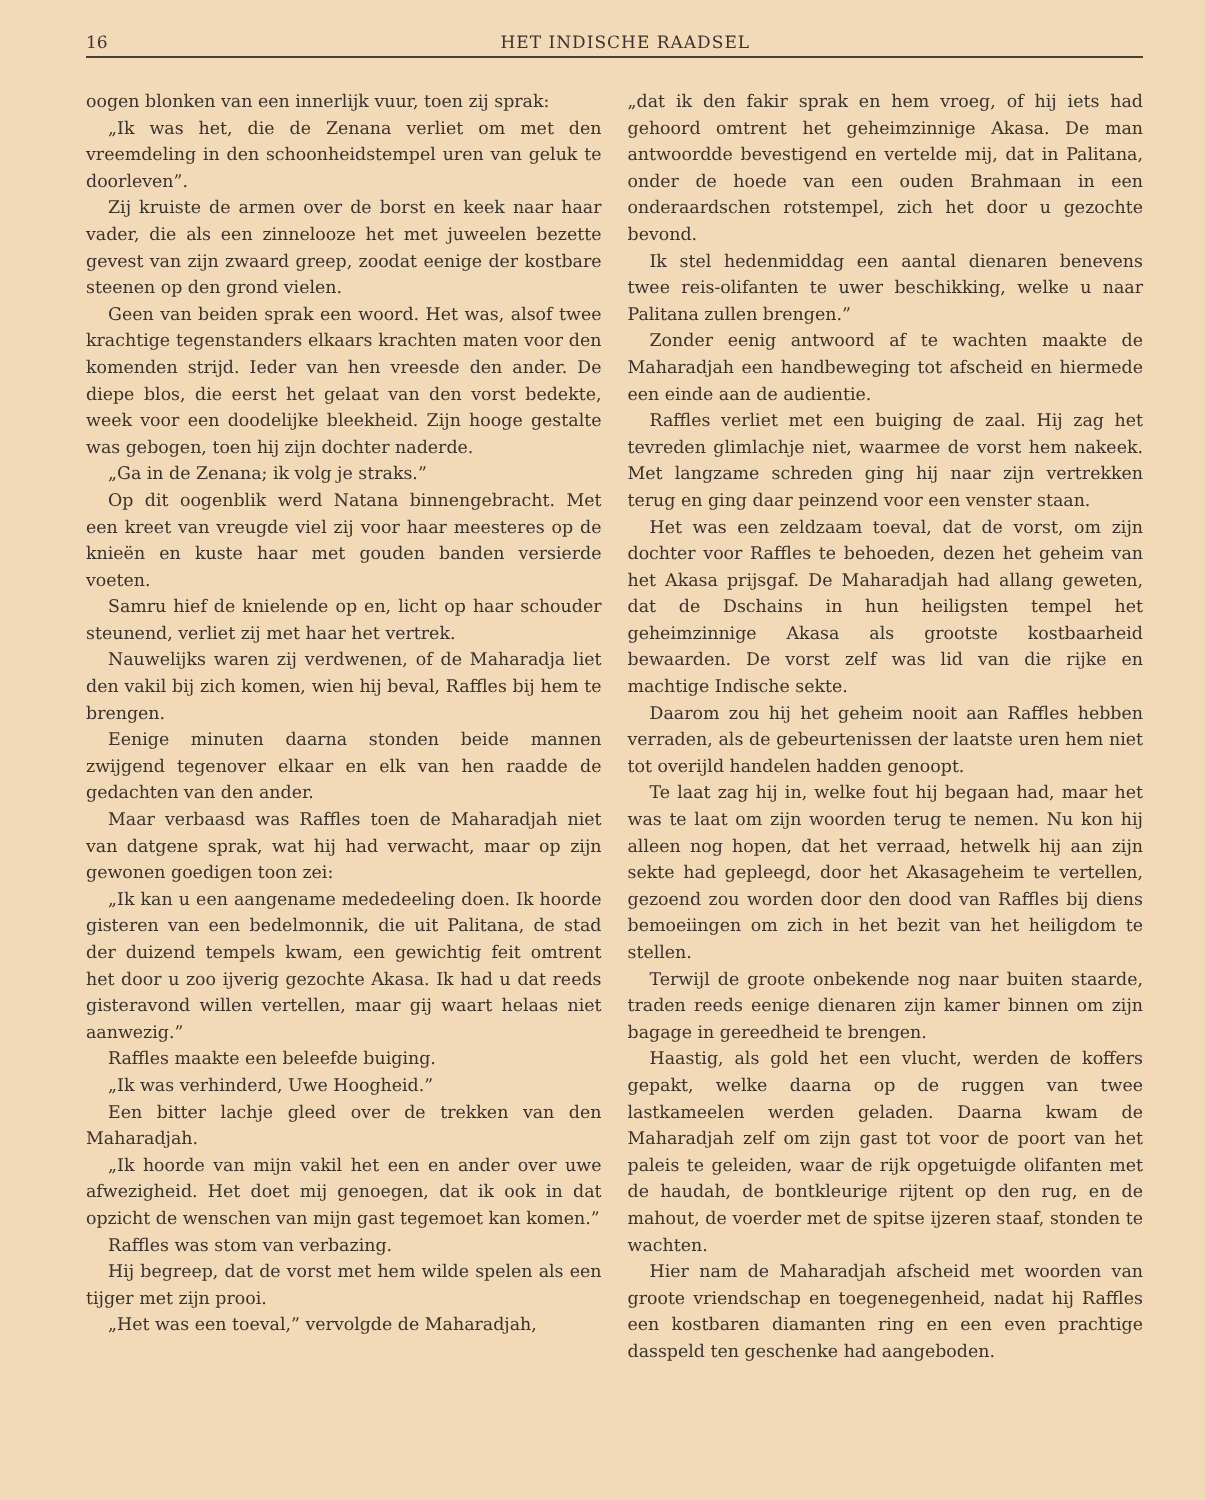16 HET INDISCHE RAADSEL
oogen blonken van een innerlijk vuur, toen zij sprak:
„Ik was het, die de Zenana verliet om met den vreemdeling in den schoonheidstempel uren van geluk te doorleven”.
Zij kruiste de armen over de borst en keek naar haar vader, die als een zinnelooze het met juweelen bezette gevest van zijn zwaard greep, zoodat eenige der kostbare steenen op den grond vielen.
Geen van beiden sprak een woord. Het was, alsof twee krachtige tegenstanders elkaars krachten maten voor den komenden strijd. Ieder van hen vreesde den ander. De diepe blos, die eerst het gelaat van den vorst bedekte, week voor een doodelijke bleekheid. Zijn hooge gestalte was gebogen, toen hij zijn dochter naderde.
„Ga in de Zenana; ik volg je straks.”
Op dit oogenblik werd Natana binnengebracht. Met een kreet van vreugde viel zij voor haar meesteres op de knieën en kuste haar met gouden banden versierde voeten.
Samru hief de knielende op en, licht op haar schouder steunend, verliet zij met haar het vertrek.
Nauwelijks waren zij verdwenen, of de Maharadja liet den vakil bij zich komen, wien hij beval, Raffles bij hem te brengen.
Eenige minuten daarna stonden beide mannen zwijgend tegenover elkaar en elk van hen raadde de gedachten van den ander.
Maar verbaasd was Raffles toen de Maharadjah niet van datgene sprak, wat hij had verwacht, maar op zijn gewonen goedigen toon zei:
„Ik kan u een aangename mededeeling doen. Ik hoorde gisteren van een bedelmonnik, die uit Palitana, de stad der duizend tempels kwam, een gewichtig feit omtrent het door u zoo ijverig gezochte Akasa. Ik had u dat reeds gisteravond willen vertellen, maar gij waart helaas niet aanwezig.”
Raffles maakte een beleefde buiging.
„Ik was verhinderd, Uwe Hoogheid.”
Een bitter lachje gleed over de trekken van den Maharadjah.
„Ik hoorde van mijn vakil het een en ander over uwe afwezigheid. Het doet mij genoegen, dat ik ook in dat opzicht de wenschen van mijn gast tegemoet kan komen.”
Raffles was stom van verbazing.
Hij begreep, dat de vorst met hem wilde spelen als een tijger met zijn prooi.
„Het was een toeval,” vervolgde de Maharadjah,
„dat ik den fakir sprak en hem vroeg, of hij iets had gehoord omtrent het geheimzinnige Akasa. De man antwoordde bevestigend en vertelde mij, dat in Palitana, onder de hoede van een ouden Brahmaan in een onderaardschen rotstempel, zich het door u gezochte bevond.
Ik stel hedenmiddag een aantal dienaren benevens twee reis-olifanten te uwer beschikking, welke u naar Palitana zullen brengen.”
Zonder eenig antwoord af te wachten maakte de Maharadjah een handbeweging tot afscheid en hiermede een einde aan de audientie.
Raffles verliet met een buiging de zaal. Hij zag het tevreden glimlachje niet, waarmee de vorst hem nakeek. Met langzame schreden ging hij naar zijn vertrekken terug en ging daar peinzend voor een venster staan.
Het was een zeldzaam toeval, dat de vorst, om zijn dochter voor Raffles te behoeden, dezen het geheim van het Akasa prijsgaf. De Maharadjah had allang geweten, dat de Dschains in hun heiligsten tempel het geheimzinnige Akasa als grootste kostbaarheid bewaarden. De vorst zelf was lid van die rijke en machtige Indische sekte.
Daarom zou hij het geheim nooit aan Raffles hebben verraden, als de gebeurtenissen der laatste uren hem niet tot overijld handelen hadden genoopt.
Te laat zag hij in, welke fout hij begaan had, maar het was te laat om zijn woorden terug te nemen. Nu kon hij alleen nog hopen, dat het verraad, hetwelk hij aan zijn sekte had gepleegd, door het Akasageheim te vertellen, gezoend zou worden door den dood van Raffles bij diens bemoeiingen om zich in het bezit van het heiligdom te stellen.
Terwijl de groote onbekende nog naar buiten staarde, traden reeds eenige dienaren zijn kamer binnen om zijn bagage in gereedheid te brengen.
Haastig, als gold het een vlucht, werden de koffers gepakt, welke daarna op de ruggen van twee lastkameelen werden geladen. Daarna kwam de Maharadjah zelf om zijn gast tot voor de poort van het paleis te geleiden, waar de rijk opgetuigde olifanten met de haudah, de bontkleurige rijtent op den rug, en de mahout, de voerder met de spitse ijzeren staaf, stonden te wachten.
Hier nam de Maharadjah afscheid met woorden van groote vriendschap en toegenegenheid, nadat hij Raffles een kostbaren diamanten ring en een even prachtige dasspeld ten geschenke had aangeboden.